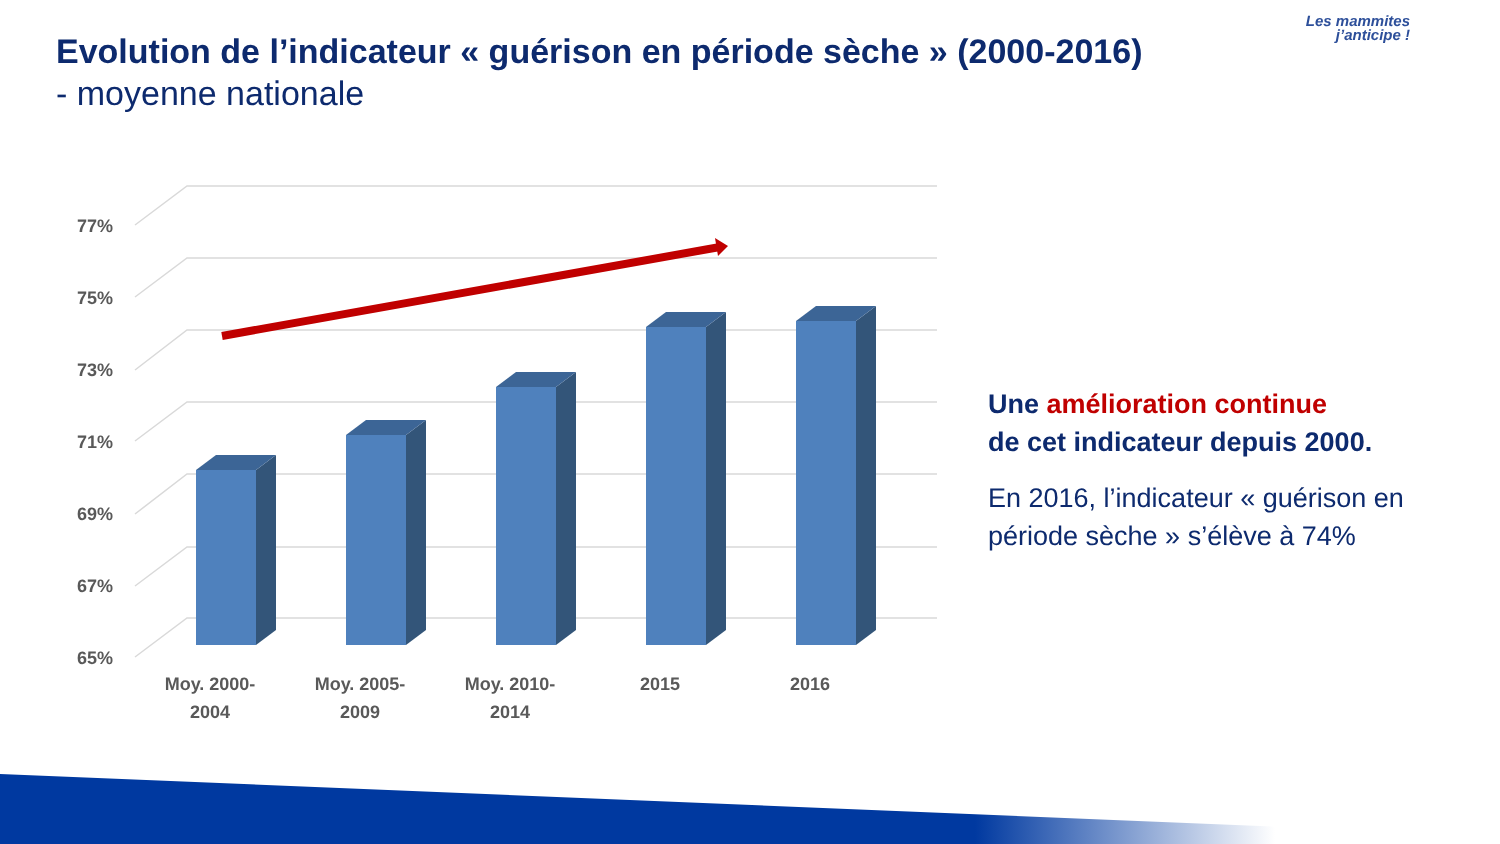Evolution de l’indicateur « guérison en période sèche » (2000-2016)
- moyenne nationale
Les mammites
j’anticipe !
77%
75%
73%
71%
69%
67%
65%
Moy. 2000-
2004
Moy. 2005-
2009
Moy. 2010-
2014
2015
2016
Une amélioration continue
de cet indicateur depuis 2000.
En 2016, l’indicateur « guérison en période sèche » s’élève à 74%